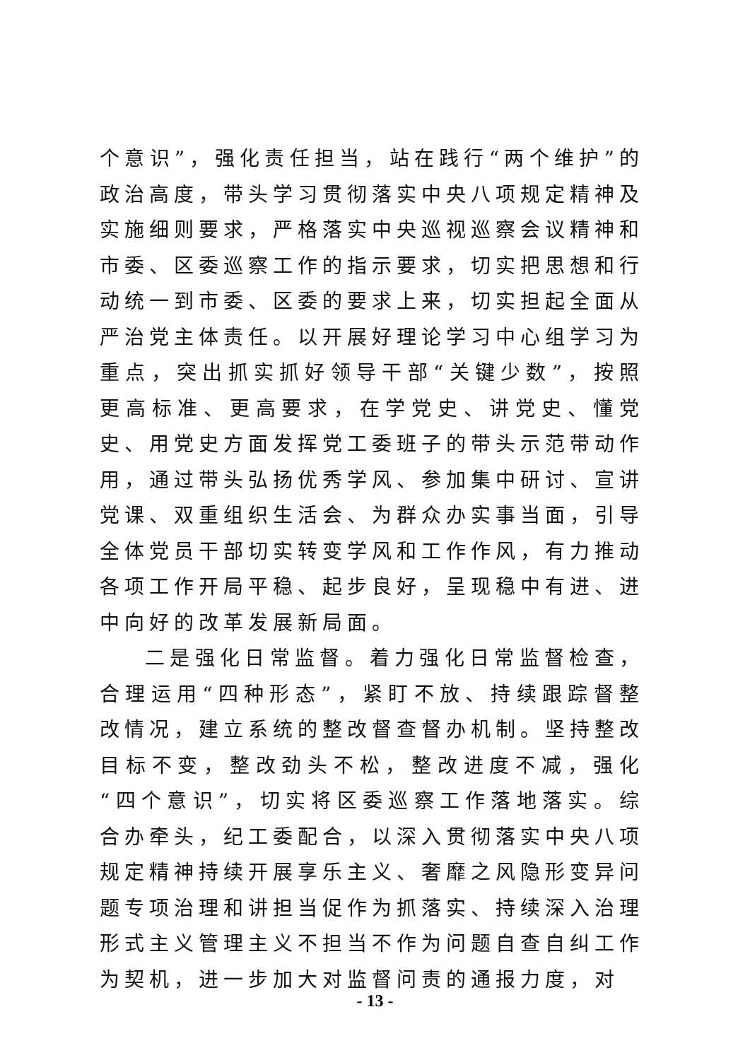个意识”，强化责任担当，站在践行“两个维护”的政治高度，带头学习贯彻落实中央八项规定精神及实施细则要求，严格落实中央巡视巡察会议精神和市委、区委巡察工作的指示要求，切实把思想和行动统一到市委、区委的要求上来，切实担起全面从严治党主体责任。以开展好理论学习中心组学习为重点，突出抓实抓好领导干部“关键少数”，按照更高标准、更高要求，在学党史、讲党史、懂党史、用党史方面发挥党工委班子的带头示范带动作用，通过带头弘扬优秀学风、参加集中研讨、宣讲党课、双重组织生活会、为群众办实事当面，引导全体党员干部切实转变学风和工作作风，有力推动各项工作开局平稳、起步良好，呈现稳中有进、进中向好的改革发展新局面。
二是强化日常监督。着力强化日常监督检查，合理运用“四种形态”，紧盯不放、持续跟踪督整改情况，建立系统的整改督查督办机制。坚持整改目标不变，整改劲头不松，整改进度不减，强化“四个意识”，切实将区委巡察工作落地落实。综合办牵头，纪工委配合，以深入贯彻落实中央八项规定精神持续开展享乐主义、奢靡之风隐形变异问题专项治理和讲担当促作为抓落实、持续深入治理形式主义管理主义不担当不作为问题自查自纠工作为契机，进一步加大对监督问责的通报力度，对
- 13 -